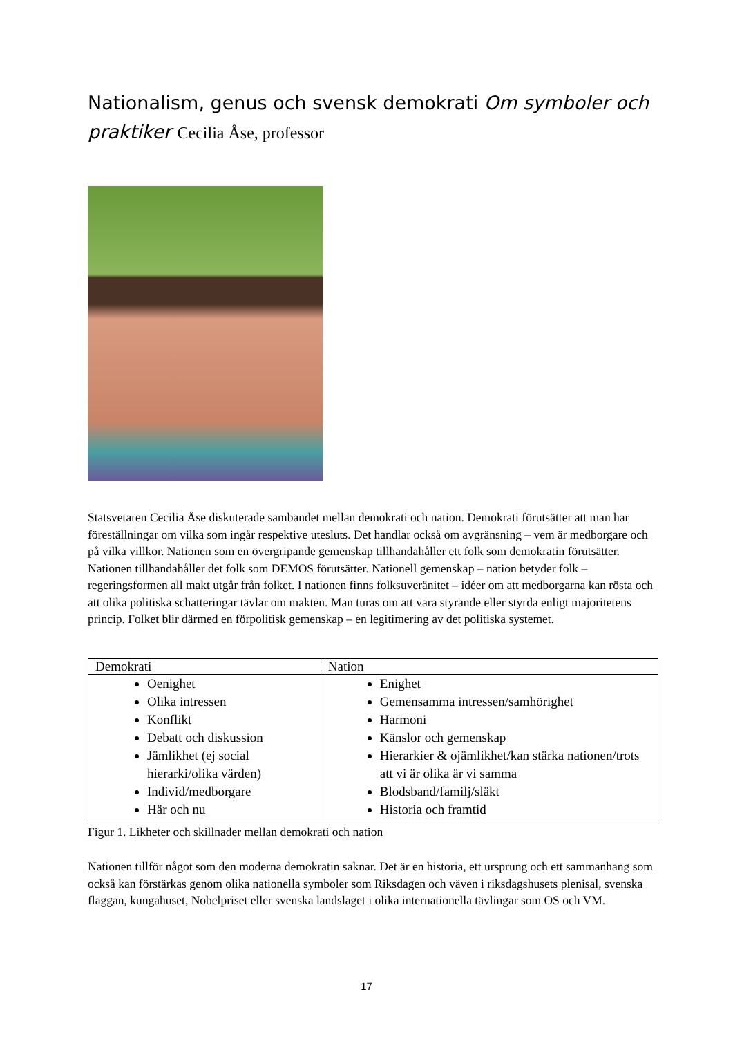Nationalism, genus och svensk demokrati Om symboler och praktiker Cecilia Åse, professor
Statsvetaren Cecilia Åse diskuterade sambandet mellan demokrati och nation. Demokrati förutsätter att man har föreställningar om vilka som ingår respektive utesluts. Det handlar också om avgränsning – vem är medborgare och på vilka villkor. Nationen som en övergripande gemenskap tillhandahåller ett folk som demokratin förutsätter. Nationen tillhandahåller det folk som DEMOS förutsätter. Nationell gemenskap – nation betyder folk – regeringsformen all makt utgår från folket. I nationen finns folksuveränitet – idéer om att medborgarna kan rösta och att olika politiska schatteringar tävlar om makten. Man turas om att vara styrande eller styrda enligt majoritetens princip. Folket blir därmed en förpolitisk gemenskap – en legitimering av det politiska systemet.
| Demokrati | Nation |
| --- | --- |
| Oenighet Olika intressen Konflikt Debatt och diskussion Jämlikhet (ej social hierarki/olika värden) Individ/medborgare Här och nu | Enighet Gemensamma intressen/samhörighet Harmoni Känslor och gemenskap Hierarkier & ojämlikhet/kan stärka nationen/trots att vi är olika är vi samma Blodsband/familj/släkt Historia och framtid |
Figur 1. Likheter och skillnader mellan demokrati och nation
Nationen tillför något som den moderna demokratin saknar. Det är en historia, ett ursprung och ett sammanhang som också kan förstärkas genom olika nationella symboler som Riksdagen och väven i riksdagshusets plenisal, svenska flaggan, kungahuset, Nobelpriset eller svenska landslaget i olika internationella tävlingar som OS och VM.
17